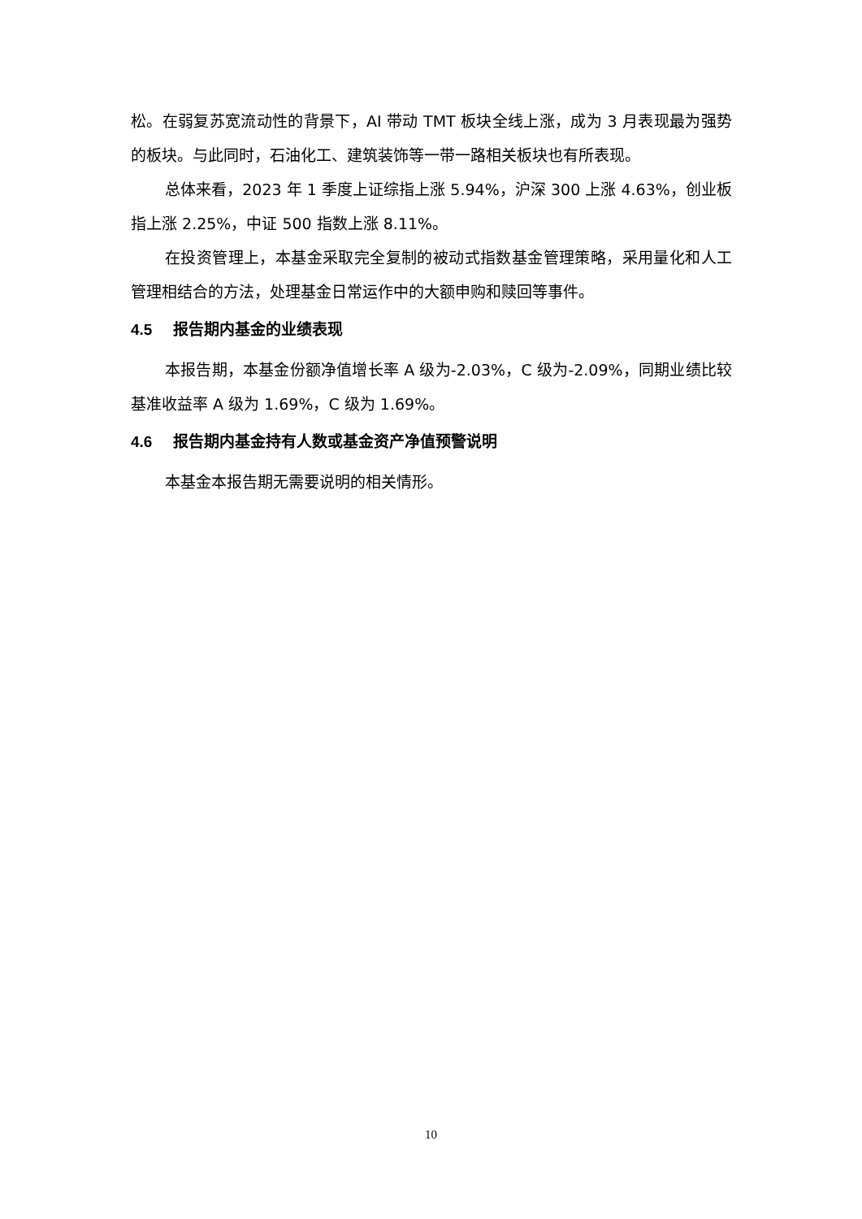松。在弱复苏宽流动性的背景下，AI 带动 TMT 板块全线上涨，成为 3 月表现最为强势的板块。与此同时，石油化工、建筑装饰等一带一路相关板块也有所表现。
总体来看，2023 年 1 季度上证综指上涨 5.94%，沪深 300 上涨 4.63%，创业板指上涨 2.25%，中证 500 指数上涨 8.11%。
在投资管理上，本基金采取完全复制的被动式指数基金管理策略，采用量化和人工管理相结合的方法，处理基金日常运作中的大额申购和赎回等事件。
4.5 报告期内基金的业绩表现
本报告期，本基金份额净值增长率 A 级为-2.03%，C 级为-2.09%，同期业绩比较基准收益率 A 级为 1.69%，C 级为 1.69%。
4.6 报告期内基金持有人数或基金资产净值预警说明
本基金本报告期无需要说明的相关情形。
10